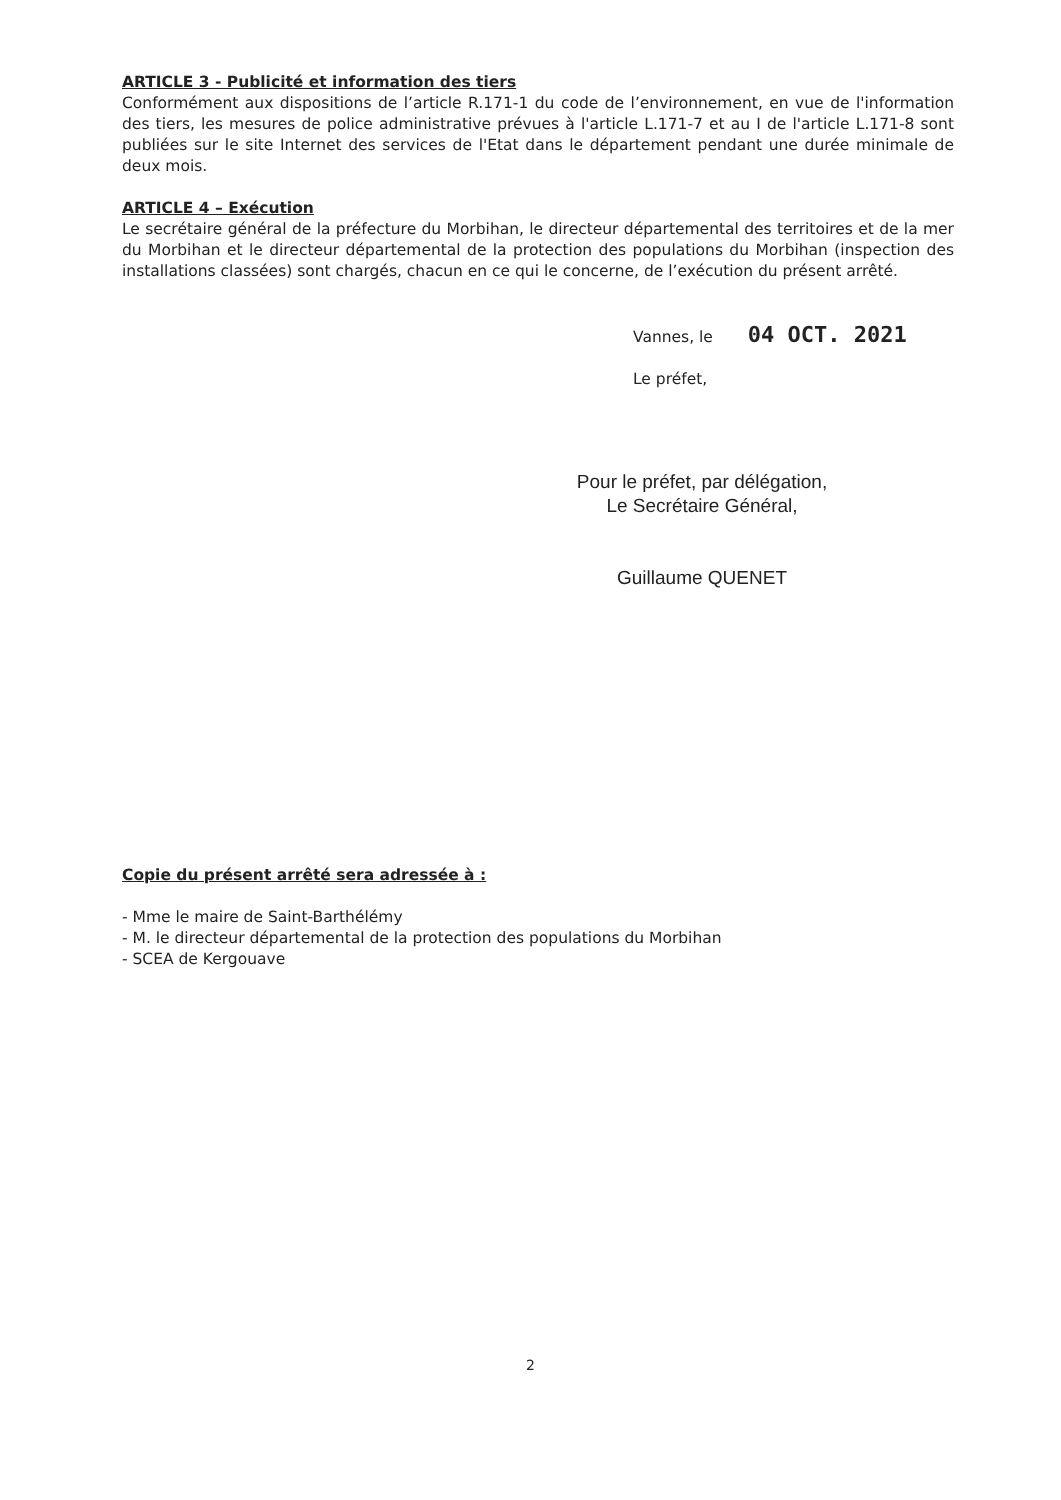ARTICLE 3 - Publicité et information des tiers
Conformément aux dispositions de l’article R.171-1 du code de l’environnement, en vue de l'information des tiers, les mesures de police administrative prévues à l'article L.171-7 et au I de l'article L.171-8 sont publiées sur le site Internet des services de l'Etat dans le département pendant une durée minimale de deux mois.
ARTICLE 4 – Exécution
Le secrétaire général de la préfecture du Morbihan, le directeur départemental des territoires et de la mer du Morbihan et le directeur départemental de la protection des populations du Morbihan (inspection des installations classées) sont chargés, chacun en ce qui le concerne, de l’exécution du présent arrêté.
Vannes, le 04 OCT. 2021
Le préfet,
Pour le préfet, par délégation,
Le Secrétaire Général,
Guillaume QUENET
Copie du présent arrêté sera adressée à :
- Mme le maire de Saint-Barthélémy
- M. le directeur départemental de la protection des populations du Morbihan
- SCEA de Kergouave
2